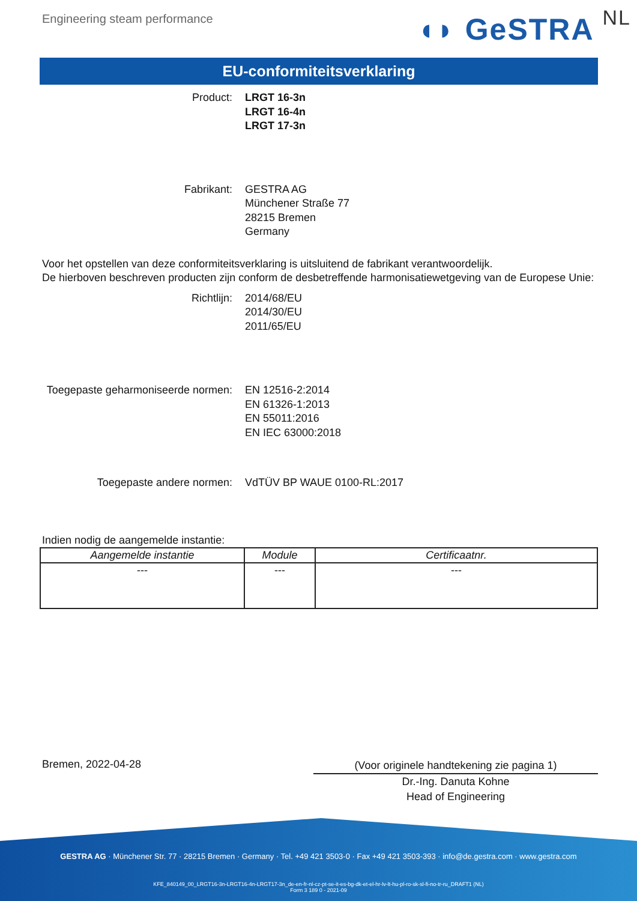Engineering steam performance
◖◗ GeSTRA NL
EU-conformiteitsverklaring
Product: LRGT 16-3n
LRGT 16-4n
LRGT 17-3n
Fabrikant: GESTRA AG
Münchener Straße 77
28215 Bremen
Germany
Voor het opstellen van deze conformiteitsverklaring is uitsluitend de fabrikant verantwoordelijk.
De hierboven beschreven producten zijn conform de desbetreffende harmonisatiewetgeving van de Europese Unie:
Richtlijn: 2014/68/EU
2014/30/EU
2011/65/EU
Toegepaste geharmoniseerde normen: EN 12516-2:2014
EN 61326-1:2013
EN 55011:2016
EN IEC 63000:2018
Toegepaste andere normen: VdTÜV BP WAUE 0100-RL:2017
Indien nodig de aangemelde instantie:
| Aangemelde instantie | Module | Certificaatnr. |
| --- | --- | --- |
| --- | --- | --- |
Bremen, 2022-04-28
(Voor originele handtekening zie pagina 1)
Dr.-Ing. Danuta Kohne
Head of Engineering
GESTRA AG · Münchener Str. 77 · 28215 Bremen · Germany · Tel. +49 421 3503-0 · Fax +49 421 3503-393 · info@de.gestra.com · www.gestra.com
KFE_840149_00_LRGT16-3n-LRGT16-4n-LRGT17-3n_de-en-fr-nl-cz-pt-se-it-es-bg-dk-et-el-hr-lv-lt-hu-pl-ro-sk-sl-fi-no-tr-ru_DRAFT1 (NL)
Form 3 189 0 - 2021-09